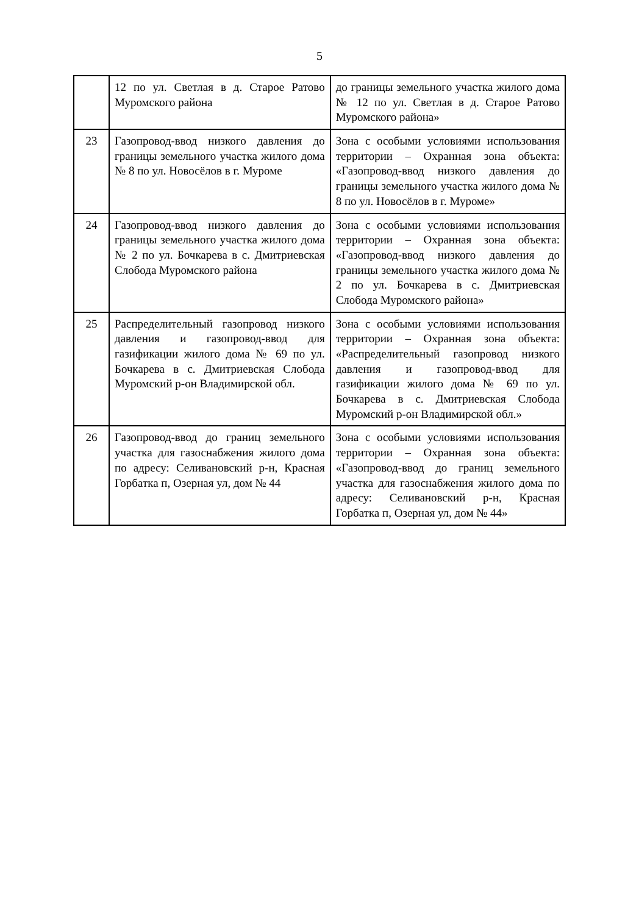5
| | 12 по ул. Светлая в д. Старое Ратово Муромского района | до границы земельного участка жилого дома № 12 по ул. Светлая в д. Старое Ратово Муромского района» |
| 23 | Газопровод-ввод низкого давления до границы земельного участка жилого дома № 8 по ул. Новосёлов в г. Муроме | Зона с особыми условиями использования территории – Охранная зона объекта: «Газопровод-ввод низкого давления до границы земельного участка жилого дома № 8 по ул. Новосёлов в г. Муроме» |
| 24 | Газопровод-ввод низкого давления до границы земельного участка жилого дома № 2 по ул. Бочкарева в с. Дмитриевская Слобода Муромского района | Зона с особыми условиями использования территории – Охранная зона объекта: «Газопровод-ввод низкого давления до границы земельного участка жилого дома № 2 по ул. Бочкарева в с. Дмитриевская Слобода Муромского района» |
| 25 | Распределительный газопровод низкого давления и газопровод-ввод для газификации жилого дома № 69 по ул. Бочкарева в с. Дмитриевская Слобода Муромский р-он Владимирской обл. | Зона с особыми условиями использования территории – Охранная зона объекта: «Распределительный газопровод низкого давления и газопровод-ввод для газификации жилого дома № 69 по ул. Бочкарева в с. Дмитриевская Слобода Муромский р-он Владимирской обл.» |
| 26 | Газопровод-ввод до границ земельного участка для газоснабжения жилого дома по адресу: Селивановский р-н, Красная Горбатка п, Озерная ул, дом № 44 | Зона с особыми условиями использования территории – Охранная зона объекта: «Газопровод-ввод до границ земельного участка для газоснабжения жилого дома по адресу: Селивановский р-н, Красная Горбатка п, Озерная ул, дом № 44» |